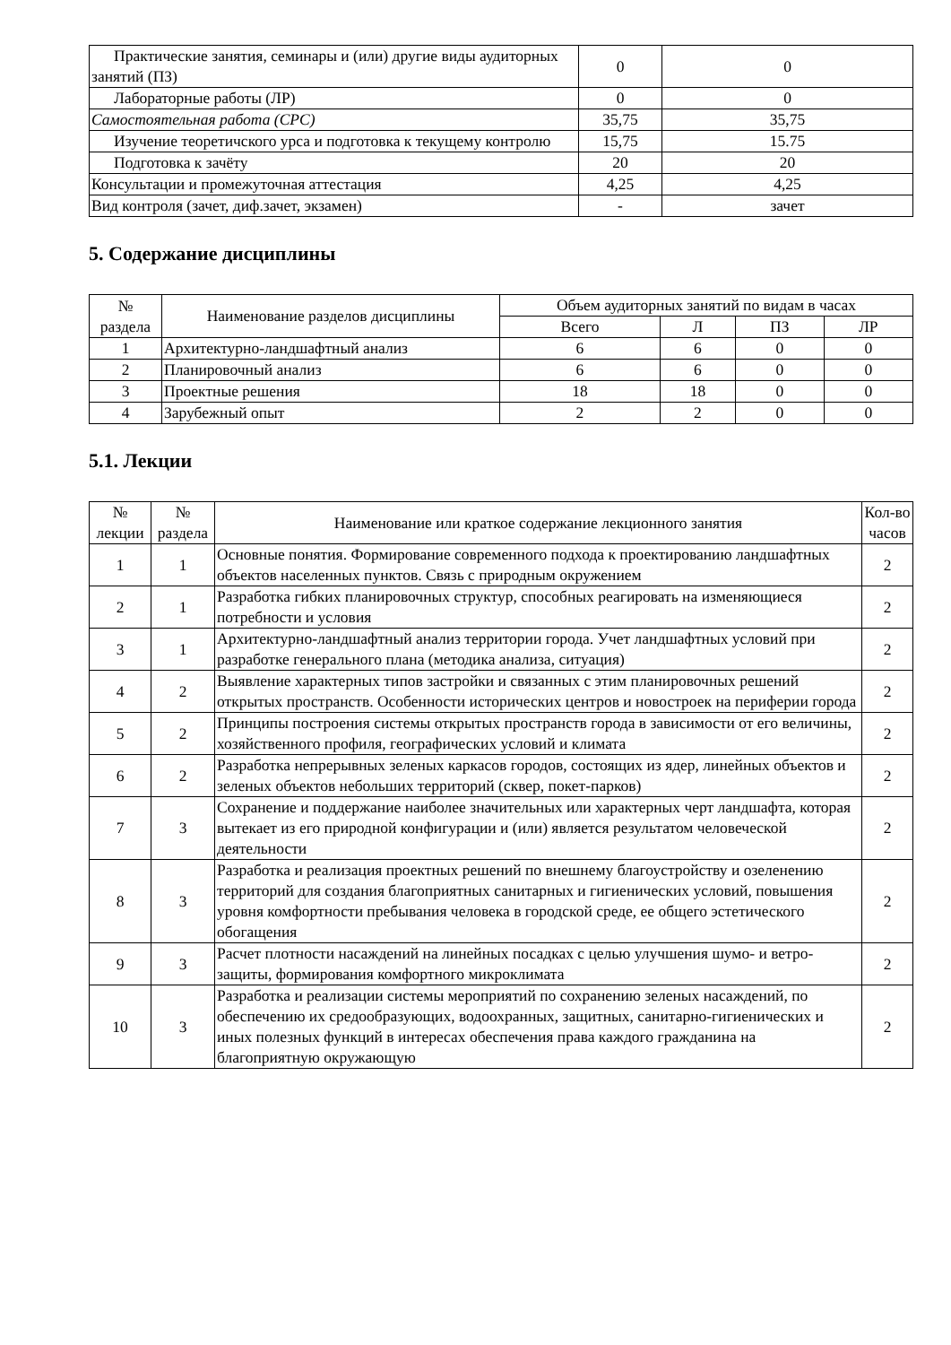| Практические занятия, семинары и (или) другие виды аудиторных занятий (ПЗ) | 0 | 0 |
| Лабораторные работы (ЛР) | 0 | 0 |
| Самостоятельная работа (СРС) | 35,75 | 35,75 |
| Изучение теоретичского урса и подготовка к текущему контролю | 15,75 | 15.75 |
| Подготовка к зачёту | 20 | 20 |
| Консультации и промежуточная аттестация | 4,25 | 4,25 |
| Вид контроля (зачет, диф.зачет, экзамен) | - | зачет |
5. Содержание дисциплины
| № раздела | Наименование разделов дисциплины | Объем аудиторных занятий по видам в часах | | | |
| --- | --- | --- | --- | --- | --- |
| | | Всего | Л | ПЗ | ЛР |
| 1 | Архитектурно-ландшафтный анализ | 6 | 6 | 0 | 0 |
| 2 | Планировочный анализ | 6 | 6 | 0 | 0 |
| 3 | Проектные решения | 18 | 18 | 0 | 0 |
| 4 | Зарубежный опыт | 2 | 2 | 0 | 0 |
5.1. Лекции
| № лекции | № раздела | Наименование или краткое содержание лекционного занятия | Кол-во часов |
| --- | --- | --- | --- |
| 1 | 1 | Основные понятия. Формирование современного подхода к проектированию ландшафтных объектов населенных пунктов. Связь с природным окружением | 2 |
| 2 | 1 | Разработка гибких планировочных структур, способных реагировать на изменяющиеся потребности и условия | 2 |
| 3 | 1 | Архитектурно-ландшафтный анализ территории города. Учет ландшафтных условий при разработке генерального плана (методика анализа, ситуация) | 2 |
| 4 | 2 | Выявление характерных типов застройки и связанных с этим планировочных решений открытых пространств. Особенности исторических центров и новостроек на периферии города | 2 |
| 5 | 2 | Принципы построения системы открытых пространств города в зависимости от его величины, хозяйственного профиля, географических условий и климата | 2 |
| 6 | 2 | Разработка непрерывных зеленых каркасов городов, состоящих из ядер, линейных объектов и зеленых объектов небольших территорий (сквер, покет-парков) | 2 |
| 7 | 3 | Сохранение и поддержание наиболее значительных или характерных черт ландшафта, которая вытекает из его природной конфигурации и (или) является результатом человеческой деятельности | 2 |
| 8 | 3 | Разработка и реализация проектных решений по внешнему благоустройству и озеленению территорий для создания благоприятных санитарных и гигиенических условий, повышения уровня комфортности пребывания человека в городской среде, ее общего эстетического обогащения | 2 |
| 9 | 3 | Расчет плотности насаждений на линейных посадках с целью улучшения шумо- и ветро- защиты, формирования комфортного микроклимата | 2 |
| 10 | 3 | Разработка и реализации системы мероприятий по сохранению зеленых насаждений, по обеспечению их средообразующих, водоохранных, защитных, санитарно-гигиенических и иных полезных функций в интересах обеспечения права каждого гражданина на благоприятную окружающую | 2 |